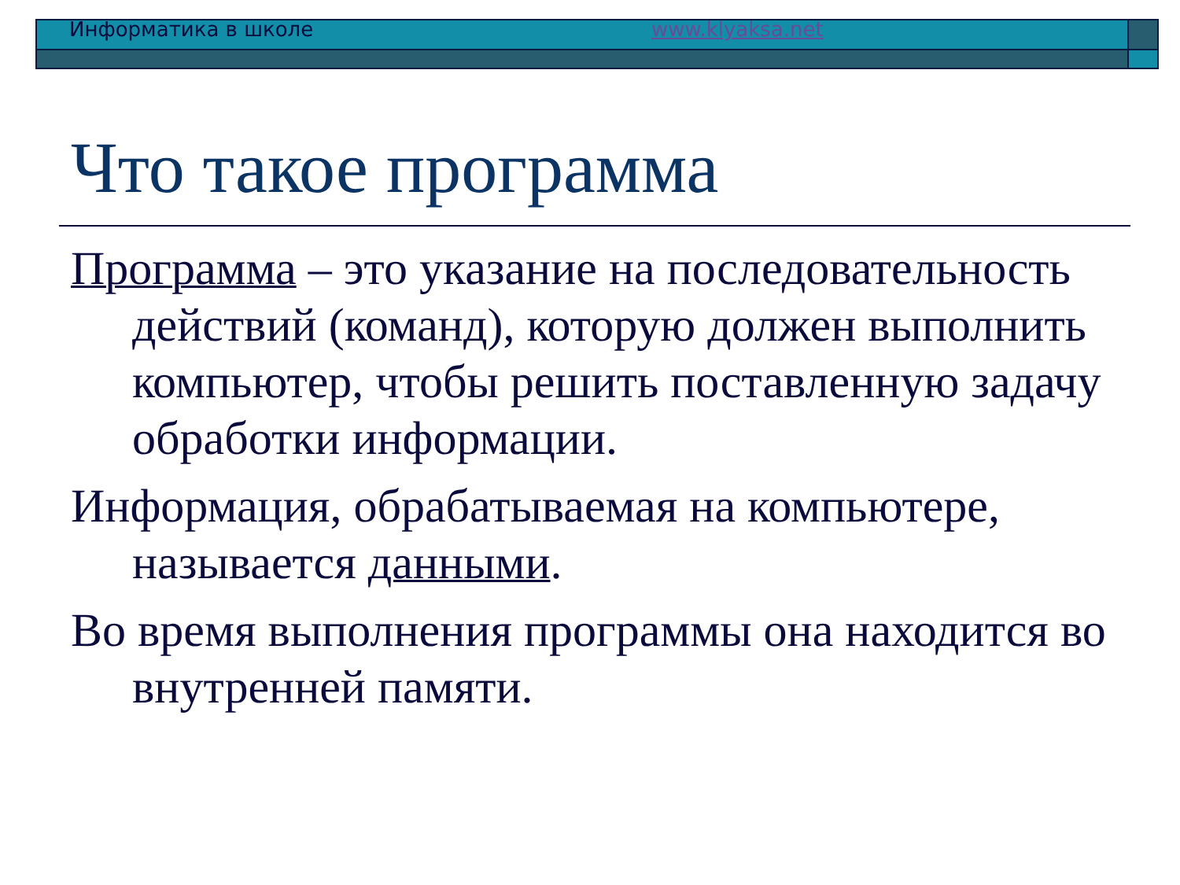Информатика в школе www.klyaksa.net
Что такое программа
Программа – это указание на последовательность действий (команд), которую должен выполнить компьютер, чтобы решить поставленную задачу обработки информации.
Информация, обрабатываемая на компьютере, называется данными.
Во время выполнения программы она находится во внутренней памяти.